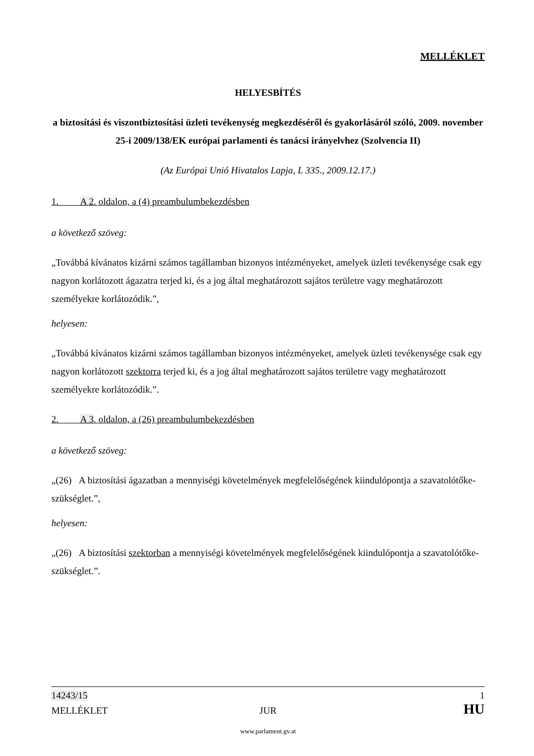MELLÉKLET
HELYESBÍTÉS
a biztosítási és viszontbiztosítási üzleti tevékenység megkezdéséről és gyakorlásáról szóló, 2009. november 25-i 2009/138/EK európai parlamenti és tanácsi irányelvhez (Szolvencia II)
(Az Európai Unió Hivatalos Lapja, L 335., 2009.12.17.)
1. A 2. oldalon, a (4) preambulumbekezdésben
a következő szöveg:
„Továbbá kívánatos kizárni számos tagállamban bizonyos intézményeket, amelyek üzleti tevékenysége csak egy nagyon korlátozott ágazatra terjed ki, és a jog által meghatározott sajátos területre vagy meghatározott személyekre korlátozódik.”,
helyesen:
„Továbbá kívánatos kizárni számos tagállamban bizonyos intézményeket, amelyek üzleti tevékenysége csak egy nagyon korlátozott szektorra terjed ki, és a jog által meghatározott sajátos területre vagy meghatározott személyekre korlátozódik.”.
2. A 3. oldalon, a (26) preambulumbekezdésben
a következő szöveg:
„(26) A biztosítási ágazatban a mennyiségi követelmények megfelelőségének kiindulópontja a szavatolótőke-szükséglet.”,
helyesen:
„(26) A biztosítási szektorban a mennyiségi követelmények megfelelőségének kiindulópontja a szavatolótőke-szükséglet.”.
14243/15 1
MELLÉKLET JUR HU
www.parlament.gv.at